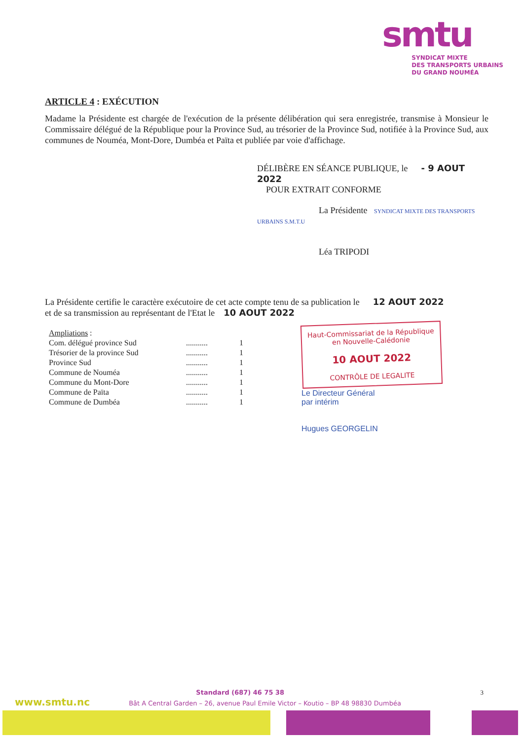smtu
SYNDICAT MIXTE
DES TRANSPORTS URBAINS
DU GRAND NOUMÉA
ARTICLE 4 : EXÉCUTION
Madame la Présidente est chargée de l'exécution de la présente délibération qui sera enregistrée, transmise à Monsieur le Commissaire délégué de la République pour la Province Sud, au trésorier de la Province Sud, notifiée à la Province Sud, aux communes de Nouméa, Mont-Dore, Dumbéa et Païta et publiée par voie d'affichage.
DÉLIBÈRE EN SÉANCE PUBLIQUE, le - 9 AOUT 2022
POUR EXTRAIT CONFORME
La Présidente SYNDICAT MIXTE DES TRANSPORTS URBAINS S.M.T.U
Léa TRIPODI
La Présidente certifie le caractère exécutoire de cet acte compte tenu de sa publication le 12 AOUT 2022
et de sa transmission au représentant de l'Etat le 10 AOUT 2022
| Ampliations : | | |
| Com. délégué province Sud | ........... | 1 |
| Trésorier de la province Sud | ........... | 1 |
| Province Sud | ........... | 1 |
| Commune de Nouméa | ........... | 1 |
| Commune du Mont-Dore | ........... | 1 |
| Commune de Païta | ........... | 1 |
| Commune de Dumbéa | ........... | 1 |
Haut-Commissariat de la République
en Nouvelle-Calédonie
10 AOUT 2022
CONTRÔLE DE LEGALITE
Le Directeur Général
par intérim
Hugues GEORGELIN
Standard (687) 46 75 38 3
www.smtu.nc Bât A Central Garden – 26, avenue Paul Emile Victor – Koutio – BP 48 98830 Dumbéa